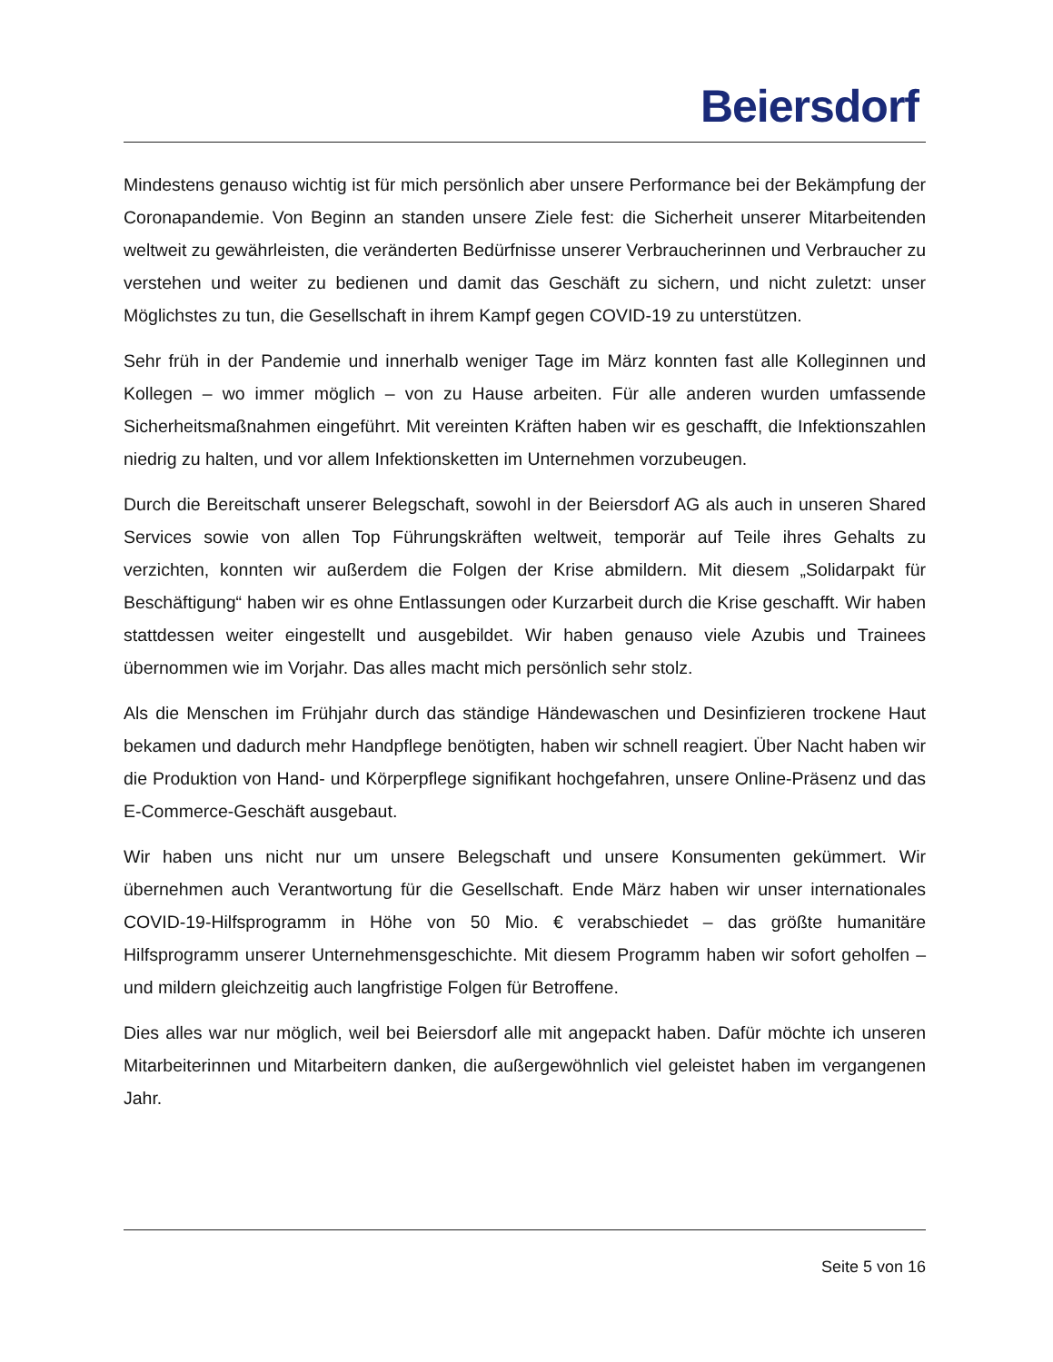Beiersdorf
Mindestens genauso wichtig ist für mich persönlich aber unsere Performance bei der Bekämpfung der Coronapandemie. Von Beginn an standen unsere Ziele fest: die Sicherheit unserer Mitarbeitenden weltweit zu gewährleisten, die veränderten Bedürfnisse unserer Verbraucherinnen und Verbraucher zu verstehen und weiter zu bedienen und damit das Geschäft zu sichern, und nicht zuletzt: unser Möglichstes zu tun, die Gesellschaft in ihrem Kampf gegen COVID-19 zu unterstützen.
Sehr früh in der Pandemie und innerhalb weniger Tage im März konnten fast alle Kolleginnen und Kollegen – wo immer möglich – von zu Hause arbeiten. Für alle anderen wurden umfassende Sicherheitsmaßnahmen eingeführt. Mit vereinten Kräften haben wir es geschafft, die Infektionszahlen niedrig zu halten, und vor allem Infektionsketten im Unternehmen vorzubeugen.
Durch die Bereitschaft unserer Belegschaft, sowohl in der Beiersdorf AG als auch in unseren Shared Services sowie von allen Top Führungskräften weltweit, temporär auf Teile ihres Gehalts zu verzichten, konnten wir außerdem die Folgen der Krise abmildern. Mit diesem „Solidarpakt für Beschäftigung“ haben wir es ohne Entlassungen oder Kurzarbeit durch die Krise geschafft. Wir haben stattdessen weiter eingestellt und ausgebildet. Wir haben genauso viele Azubis und Trainees übernommen wie im Vorjahr. Das alles macht mich persönlich sehr stolz.
Als die Menschen im Frühjahr durch das ständige Händewaschen und Desinfizieren trockene Haut bekamen und dadurch mehr Handpflege benötigten, haben wir schnell reagiert. Über Nacht haben wir die Produktion von Hand- und Körperpflege signifikant hochgefahren, unsere Online-Präsenz und das E-Commerce-Geschäft ausgebaut.
Wir haben uns nicht nur um unsere Belegschaft und unsere Konsumenten gekümmert. Wir übernehmen auch Verantwortung für die Gesellschaft. Ende März haben wir unser internationales COVID-19-Hilfsprogramm in Höhe von 50 Mio. € verabschiedet – das größte humanitäre Hilfsprogramm unserer Unternehmensgeschichte. Mit diesem Programm haben wir sofort geholfen – und mildern gleichzeitig auch langfristige Folgen für Betroffene.
Dies alles war nur möglich, weil bei Beiersdorf alle mit angepackt haben. Dafür möchte ich unseren Mitarbeiterinnen und Mitarbeitern danken, die außergewöhnlich viel geleistet haben im vergangenen Jahr.
Seite 5 von 16